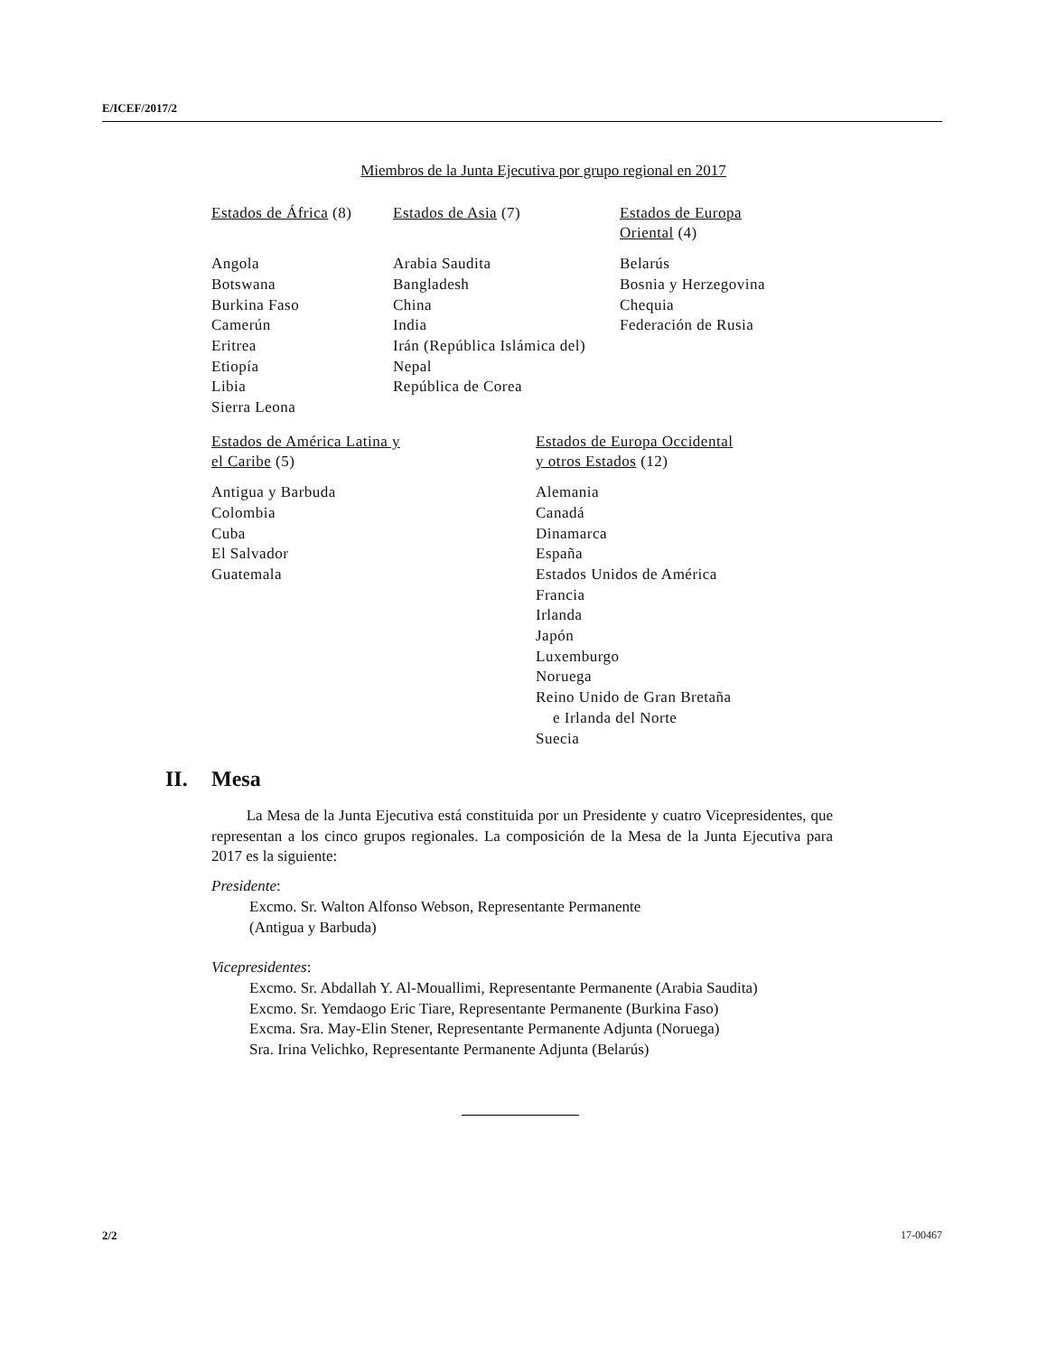E/ICEF/2017/2
Miembros de la Junta Ejecutiva por grupo regional en 2017
| Estados de África (8) | Estados de Asia (7) | Estados de Europa Oriental (4) |
| Angola Botswana Burkina Faso Camerún Eritrea Etiopía Libia Sierra Leona | Arabia Saudita Bangladesh China India Irán (República Islámica del) Nepal República de Corea | Belarús Bosnia y Herzegovina Chequia Federación de Rusia |
| Estados de América Latina y el Caribe (5) | Estados de Europa Occidental y otros Estados (12) |
| Antigua y Barbuda Colombia Cuba El Salvador Guatemala | Alemania Canadá Dinamarca España Estados Unidos de América Francia Irlanda Japón Luxemburgo Noruega Reino Unido de Gran Bretaña e Irlanda del Norte Suecia |
II. Mesa
La Mesa de la Junta Ejecutiva está constituida por un Presidente y cuatro Vicepresidentes, que representan a los cinco grupos regionales. La composición de la Mesa de la Junta Ejecutiva para 2017 es la siguiente:
Presidente:
Excmo. Sr. Walton Alfonso Webson, Representante Permanente
(Antigua y Barbuda)
Vicepresidentes:
Excmo. Sr. Abdallah Y. Al-Mouallimi, Representante Permanente (Arabia Saudita)
Excmo. Sr. Yemdaogo Eric Tiare, Representante Permanente (Burkina Faso)
Excma. Sra. May-Elin Stener, Representante Permanente Adjunta (Noruega)
Sra. Irina Velichko, Representante Permanente Adjunta (Belarús)
2/2 17-00467